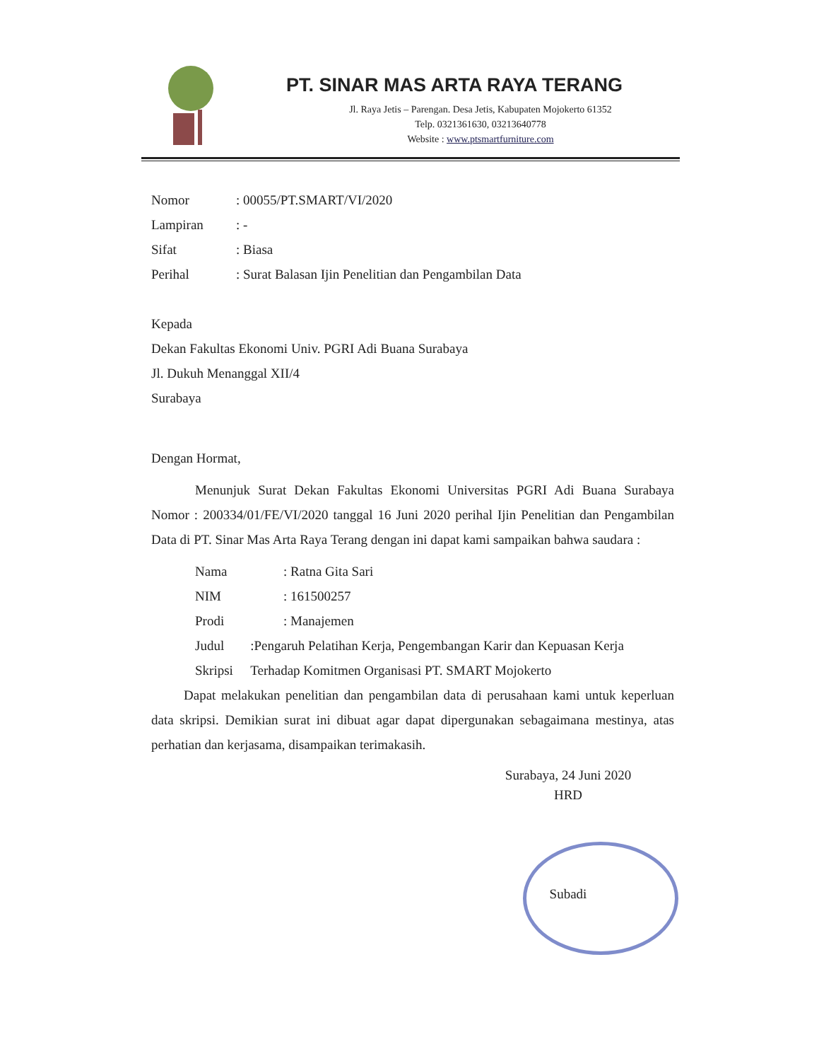PT. SINAR MAS ARTA RAYA TERANG
Jl. Raya Jetis – Parengan. Desa Jetis, Kabupaten Mojokerto 61352
Telp. 0321361630, 03213640778
Website : www.ptsmartfurniture.com
Nomor: 00055/PT.SMART/VI/2020
Lampiran: -
Sifat: Biasa
Perihal: Surat Balasan Ijin Penelitian dan Pengambilan Data
Kepada
Dekan Fakultas Ekonomi Univ. PGRI Adi Buana Surabaya
Jl. Dukuh Menanggal XII/4
Surabaya
Dengan Hormat,
Menunjuk Surat Dekan Fakultas Ekonomi Universitas PGRI Adi Buana Surabaya Nomor : 200334/01/FE/VI/2020 tanggal 16 Juni 2020 perihal Ijin Penelitian dan Pengambilan Data di PT. Sinar Mas Arta Raya Terang dengan ini dapat kami sampaikan bahwa saudara :
Nama: Ratna Gita Sari
NIM: 161500257
Prodi: Manajemen
Judul Skripsi:Pengaruh Pelatihan Kerja, Pengembangan Karir dan Kepuasan Kerja Terhadap Komitmen Organisasi PT. SMART Mojokerto
Dapat melakukan penelitian dan pengambilan data di perusahaan kami untuk keperluan data skripsi. Demikian surat ini dibuat agar dapat dipergunakan sebagaimana mestinya, atas perhatian dan kerjasama, disampaikan terimakasih.
Surabaya, 24 Juni 2020
HRD
Subadi